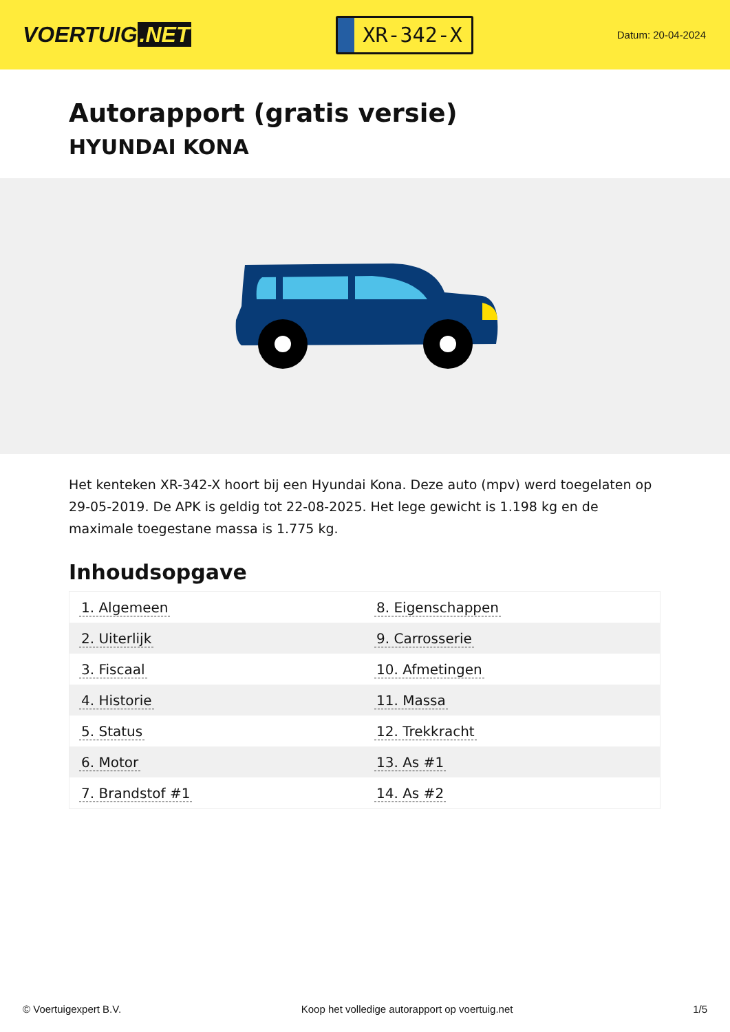VOERTUIG.NET
XR-342-X
Datum: 20-04-2024
Autorapport (gratis versie)
HYUNDAI KONA
Het kenteken XR-342-X hoort bij een Hyundai Kona. Deze auto (mpv) werd toegelaten op 29-05-2019. De APK is geldig tot 22-08-2025. Het lege gewicht is 1.198 kg en de maximale toegestane massa is 1.775 kg.
Inhoudsopgave
| 1. Algemeen | 8. Eigenschappen |
| 2. Uiterlijk | 9. Carrosserie |
| 3. Fiscaal | 10. Afmetingen |
| 4. Historie | 11. Massa |
| 5. Status | 12. Trekkracht |
| 6. Motor | 13. As #1 |
| 7. Brandstof #1 | 14. As #2 |
© Voertuigexpert B.V. Koop het volledige autorapport op voertuig.net 1/5